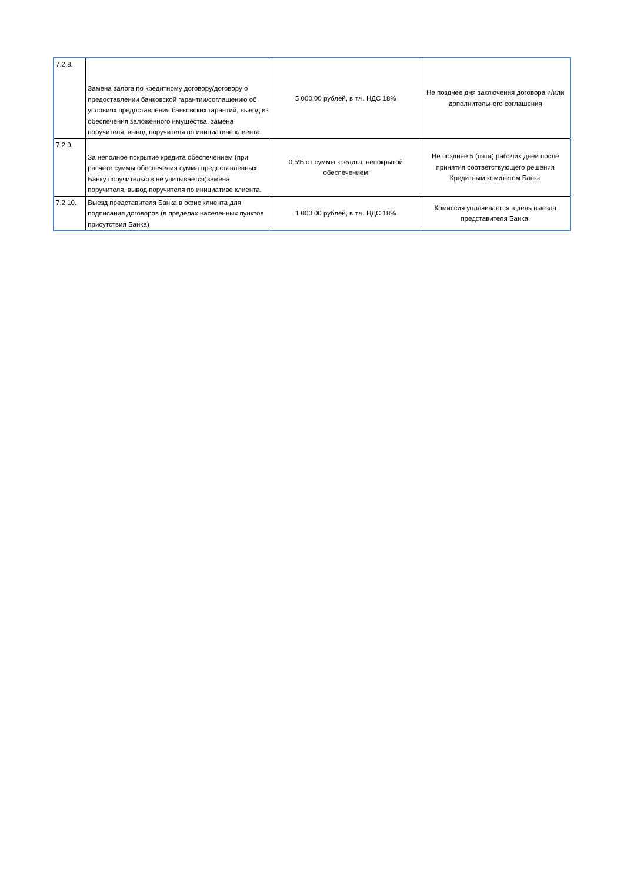| 7.2.8. | Замена залога по кредитному договору/договору о предоставлении банковской гарантии/соглашению об условиях предоставления банковских гарантий, вывод из обеспечения заложенного имущества, замена поручителя, вывод поручителя по инициативе клиента. | 5 000,00 рублей, в т.ч. НДС 18% | Не позднее дня заключения договора и/или дополнительного соглашения |
| 7.2.9. | За неполное покрытие кредита обеспечением (при расчете суммы обеспечения сумма предоставленных Банку поручительств не учитывается)замена поручителя, вывод поручителя по инициативе клиента. | 0,5% от суммы кредита, непокрытой обеспечением | Не позднее 5 (пяти) рабочих дней после принятия соответствующего решения Кредитным комитетом Банка |
| 7.2.10. | Выезд представителя Банка в офис клиента для подписания договоров (в пределах населенных пунктов присутствия Банка) | 1 000,00 рублей, в т.ч. НДС 18% | Комиссия уплачивается в день выезда представителя Банка. |